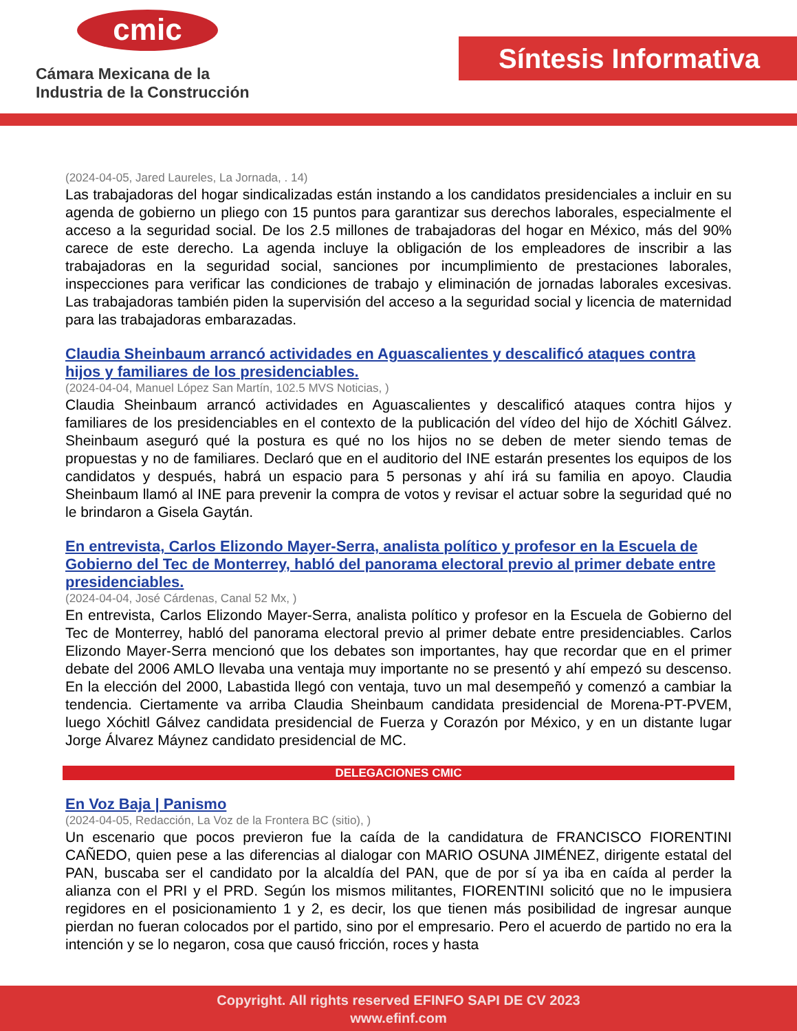cmic
Cámara Mexicana de la
Industria de la Construcción
Síntesis Informativa
(2024-04-05, Jared Laureles, La Jornada, . 14)
Las trabajadoras del hogar sindicalizadas están instando a los candidatos presidenciales a incluir en su agenda de gobierno un pliego con 15 puntos para garantizar sus derechos laborales, especialmente el acceso a la seguridad social. De los 2.5 millones de trabajadoras del hogar en México, más del 90% carece de este derecho. La agenda incluye la obligación de los empleadores de inscribir a las trabajadoras en la seguridad social, sanciones por incumplimiento de prestaciones laborales, inspecciones para verificar las condiciones de trabajo y eliminación de jornadas laborales excesivas. Las trabajadoras también piden la supervisión del acceso a la seguridad social y licencia de maternidad para las trabajadoras embarazadas.
Claudia Sheinbaum arrancó actividades en Aguascalientes y descalificó ataques contra hijos y familiares de los presidenciables.
(2024-04-04, Manuel López San Martín, 102.5 MVS Noticias, )
Claudia Sheinbaum arrancó actividades en Aguascalientes y descalificó ataques contra hijos y familiares de los presidenciables en el contexto de la publicación del vídeo del hijo de Xóchitl Gálvez. Sheinbaum aseguró qué la postura es qué no los hijos no se deben de meter siendo temas de propuestas y no de familiares. Declaró que en el auditorio del INE estarán presentes los equipos de los candidatos y después, habrá un espacio para 5 personas y ahí irá su familia en apoyo. Claudia Sheinbaum llamó al INE para prevenir la compra de votos y revisar el actuar sobre la seguridad qué no le brindaron a Gisela Gaytán.
En entrevista, Carlos Elizondo Mayer-Serra, analista político y profesor en la Escuela de Gobierno del Tec de Monterrey, habló del panorama electoral previo al primer debate entre presidenciables.
(2024-04-04, José Cárdenas, Canal 52 Mx, )
En entrevista, Carlos Elizondo Mayer-Serra, analista político y profesor en la Escuela de Gobierno del Tec de Monterrey, habló del panorama electoral previo al primer debate entre presidenciables. Carlos Elizondo Mayer-Serra mencionó que los debates son importantes, hay que recordar que en el primer debate del 2006 AMLO llevaba una ventaja muy importante no se presentó y ahí empezó su descenso. En la elección del 2000, Labastida llegó con ventaja, tuvo un mal desempeñó y comenzó a cambiar la tendencia. Ciertamente va arriba Claudia Sheinbaum candidata presidencial de Morena-PT-PVEM, luego Xóchitl Gálvez candidata presidencial de Fuerza y Corazón por México, y en un distante lugar Jorge Álvarez Máynez candidato presidencial de MC.
DELEGACIONES CMIC
En Voz Baja | Panismo
(2024-04-05, Redacción, La Voz de la Frontera BC (sitio), )
Un escenario que pocos previeron fue la caída de la candidatura de FRANCISCO FIORENTINI CAÑEDO, quien pese a las diferencias al dialogar con MARIO OSUNA JIMÉNEZ, dirigente estatal del PAN, buscaba ser el candidato por la alcaldía del PAN, que de por sí ya iba en caída al perder la alianza con el PRI y el PRD. Según los mismos militantes, FIORENTINI solicitó que no le impusiera regidores en el posicionamiento 1 y 2, es decir, los que tienen más posibilidad de ingresar aunque pierdan no fueran colocados por el partido, sino por el empresario. Pero el acuerdo de partido no era la intención y se lo negaron, cosa que causó fricción, roces y hasta
Copyright. All rights reserved EFINFO SAPI DE CV 2023
www.efinf.com